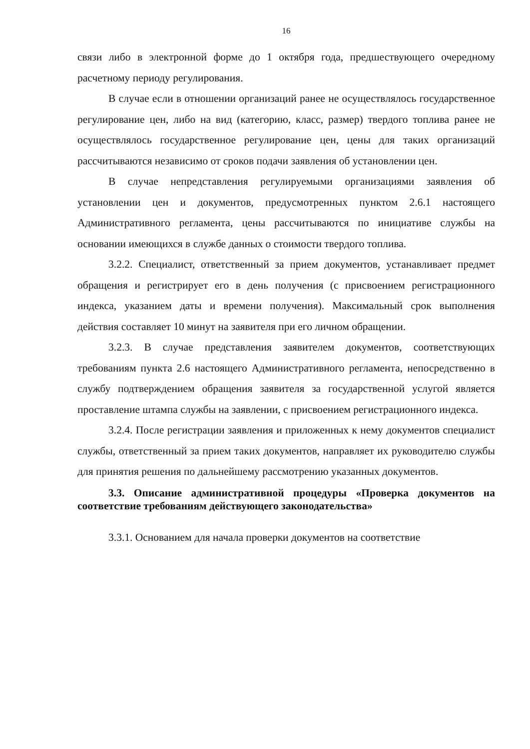16
связи либо в электронной форме до 1 октября года, предшествующего очередному расчетному периоду регулирования.
В случае если в отношении организаций ранее не осуществлялось государственное регулирование цен, либо на вид (категорию, класс, размер) твердого топлива ранее не осуществлялось государственное регулирование цен, цены для таких организаций рассчитываются независимо от сроков подачи заявления об установлении цен.
В случае непредставления регулируемыми организациями заявления об установлении цен и документов, предусмотренных пунктом 2.6.1 настоящего Административного регламента, цены рассчитываются по инициативе службы на основании имеющихся в службе данных о стоимости твердого топлива.
3.2.2. Специалист, ответственный за прием документов, устанавливает предмет обращения и регистрирует его в день получения (с присвоением регистрационного индекса, указанием даты и времени получения). Максимальный срок выполнения действия составляет 10 минут на заявителя при его личном обращении.
3.2.3. В случае представления заявителем документов, соответствующих требованиям пункта 2.6 настоящего Административного регламента, непосредственно в службу подтверждением обращения заявителя за государственной услугой является проставление штампа службы на заявлении, с присвоением регистрационного индекса.
3.2.4. После регистрации заявления и приложенных к нему документов специалист службы, ответственный за прием таких документов, направляет их руководителю службы для принятия решения по дальнейшему рассмотрению указанных документов.
3.3. Описание административной процедуры «Проверка документов на соответствие требованиям действующего законодательства»
3.3.1. Основанием для начала проверки документов на соответствие